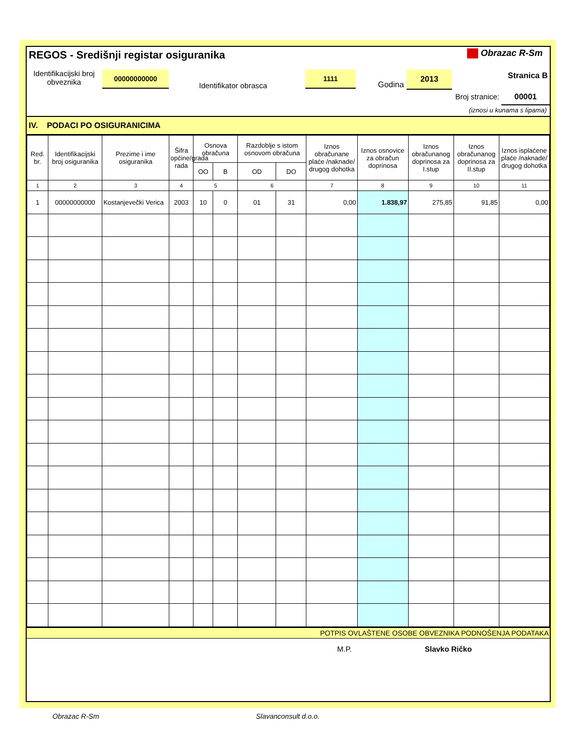REGOS - Središnji registar osiguranika
Obrazac R-Sm
Identifikacijski broj obveznika
00000000000
Identifikator obrasca
1111
Godina
2013 Stranica B
Broj stranice: 00001
(iznosi u kunama s lipama)
IV. PODACI PO OSIGURANICIMA
| Red. br. | Identifikacijski broj osiguranika | Prezime i ime osiguranika | Šifra općine/grada rada | Osnova obračuna | | Razdoblje s istom osnovom obračuna | | Iznos obračunane plaće /naknade/ drugog dohotka | Iznos osnovice za obračun doprinosa | Iznos obračunanog doprinosa za I.stup | Iznos obračunanog doprinosa za II.stup | Iznos isplaćene plaće /naknade/ drugog dohotka |
| --- | --- | --- | --- | --- | --- | --- | --- | --- | --- | --- | --- | --- |
| | | | | OO | B | OD | DO | | | | | |
| 1 | 2 | 3 | 4 | 5 | | 6 | | 7 | 8 | 9 | 10 | 11 |
| 1 | 00000000000 | Kostanjevečki Verica | 2003 | 10 | 0 | 01 | 31 | 0,00 | 1.838,97 | 275,85 | 91,85 | 0,00 |
POTPIS OVLAŠTENE OSOBE OBVEZNIKA PODNOŠENJA PODATAKA
M.P. Slavko Ričko
Obrazac R-Sm Slavanconsult d.o.o.